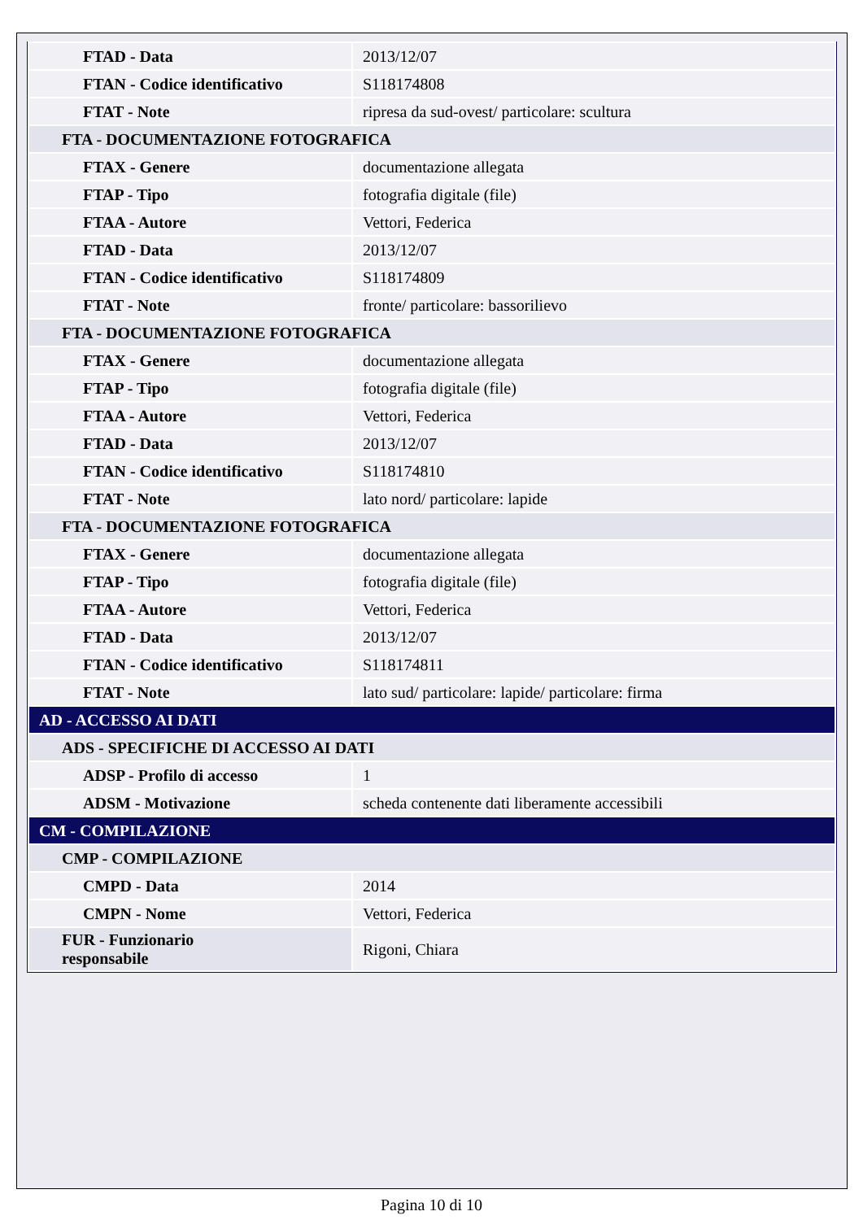| FTAD - Data | 2013/12/07 |
| FTAN - Codice identificativo | S118174808 |
| FTAT - Note | ripresa da sud-ovest/ particolare: scultura |
| FTA - DOCUMENTAZIONE FOTOGRAFICA | |
| FTAX - Genere | documentazione allegata |
| FTAP - Tipo | fotografia digitale (file) |
| FTAA - Autore | Vettori, Federica |
| FTAD - Data | 2013/12/07 |
| FTAN - Codice identificativo | S118174809 |
| FTAT - Note | fronte/ particolare: bassorilievo |
| FTA - DOCUMENTAZIONE FOTOGRAFICA | |
| FTAX - Genere | documentazione allegata |
| FTAP - Tipo | fotografia digitale (file) |
| FTAA - Autore | Vettori, Federica |
| FTAD - Data | 2013/12/07 |
| FTAN - Codice identificativo | S118174810 |
| FTAT - Note | lato nord/ particolare: lapide |
| FTA - DOCUMENTAZIONE FOTOGRAFICA | |
| FTAX - Genere | documentazione allegata |
| FTAP - Tipo | fotografia digitale (file) |
| FTAA - Autore | Vettori, Federica |
| FTAD - Data | 2013/12/07 |
| FTAN - Codice identificativo | S118174811 |
| FTAT - Note | lato sud/ particolare: lapide/ particolare: firma |
| AD - ACCESSO AI DATI | |
| ADS - SPECIFICHE DI ACCESSO AI DATI | |
| ADSP - Profilo di accesso | 1 |
| ADSM - Motivazione | scheda contenente dati liberamente accessibili |
| CM - COMPILAZIONE | |
| CMP - COMPILAZIONE | |
| CMPD - Data | 2014 |
| CMPN - Nome | Vettori, Federica |
| FUR - Funzionario responsabile | Rigoni, Chiara |
Pagina 10 di 10